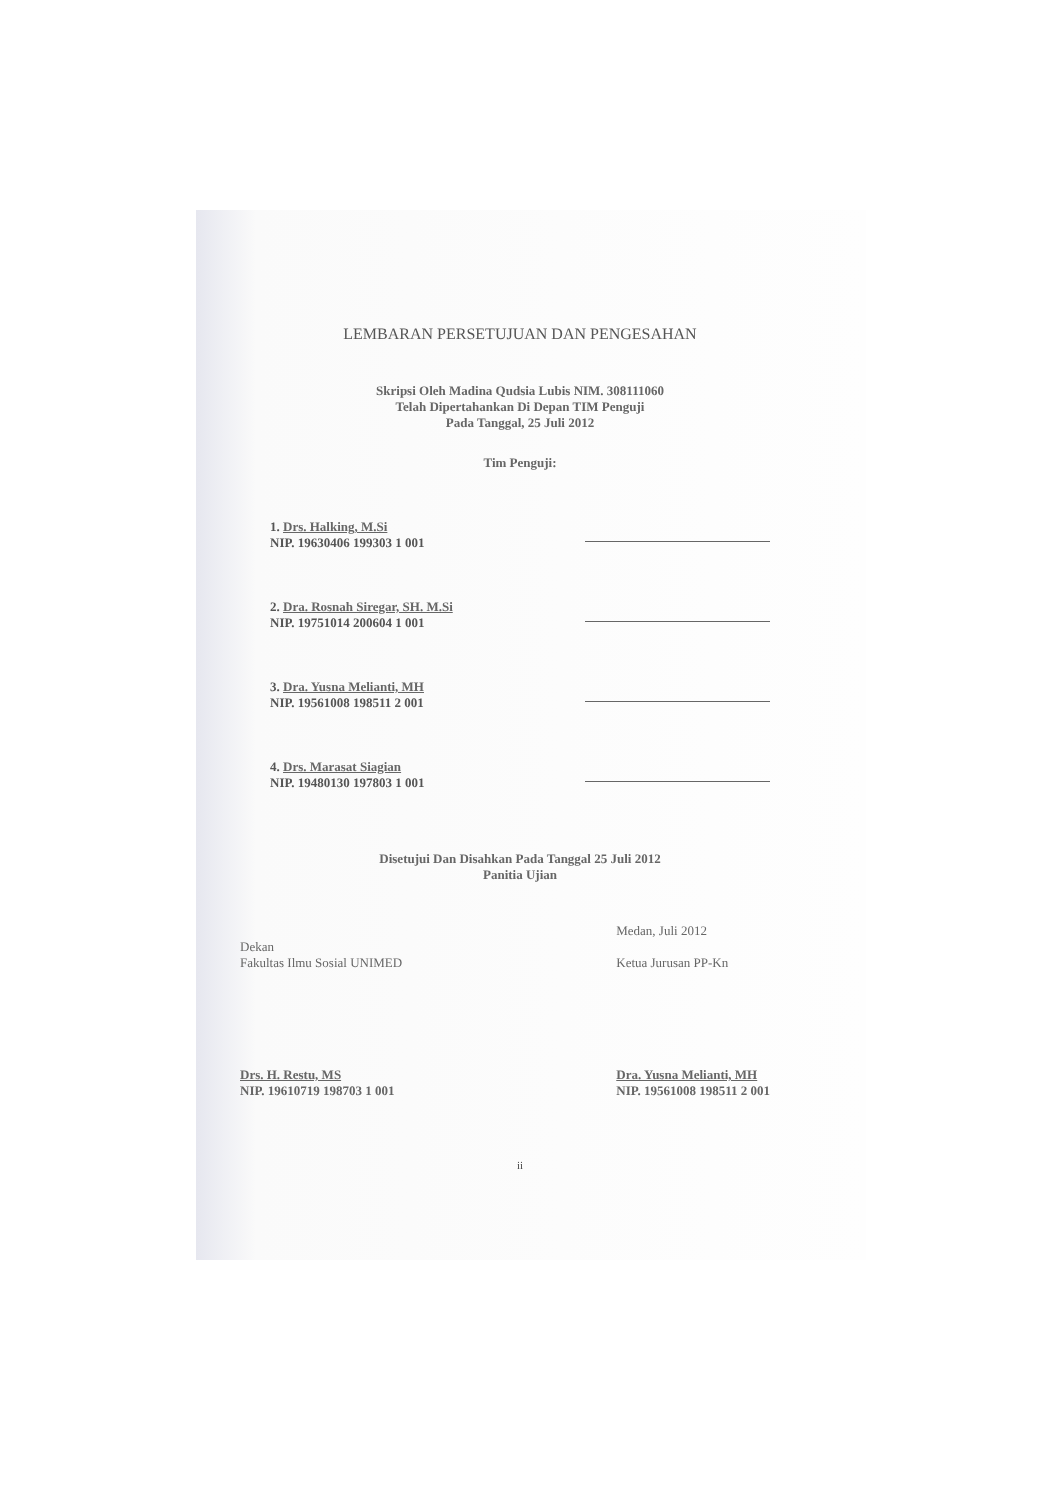LEMBARAN PERSETUJUAN DAN PENGESAHAN
Skripsi Oleh Madina Qudsia Lubis NIM. 308111060
Telah Dipertahankan Di Depan TIM Penguji
Pada Tanggal, 25 Juli 2012
Tim Penguji:
1. Drs. Halking, M.Si
NIP. 19630406 199303 1 001
2. Dra. Rosnah Siregar, SH. M.Si
NIP. 19751014 200604 1 001
3. Dra. Yusna Melianti, MH
NIP. 19561008 198511 2 001
4. Drs. Marasat Siagian
NIP. 19480130 197803 1 001
Disetujui Dan Disahkan Pada Tanggal 25 Juli 2012
Panitia Ujian
Dekan
Fakultas Ilmu Sosial UNIMED
Drs. H. Restu, MS
NIP. 19610719 198703 1 001
Medan, Juli 2012
Ketua Jurusan PP-Kn
Dra. Yusna Melianti, MH
NIP. 19561008 198511 2 001
ii